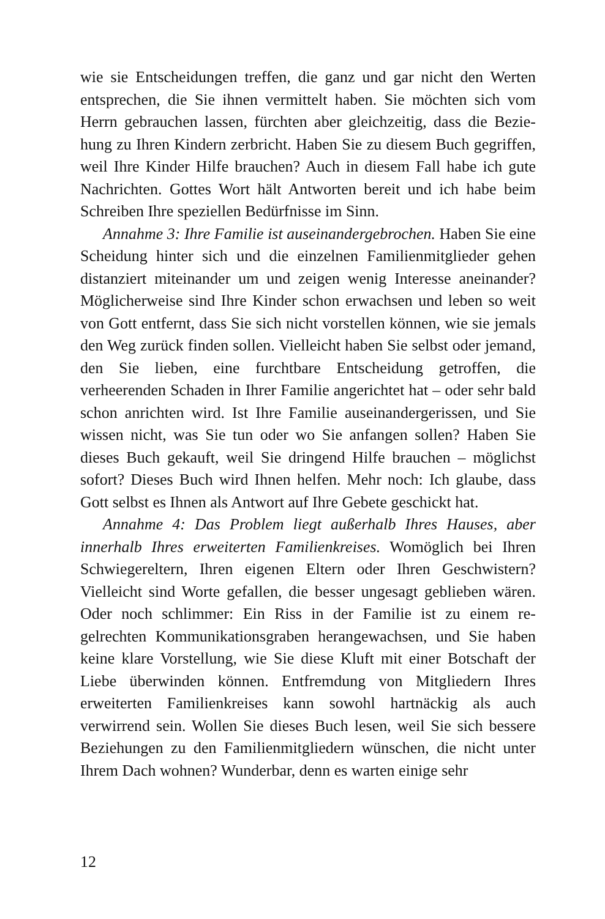wie sie Entscheidungen treffen, die ganz und gar nicht den Werten entsprechen, die Sie ihnen vermittelt haben. Sie möchten sich vom Herrn gebrauchen lassen, fürchten aber gleichzeitig, dass die Bezie­hung zu Ihren Kindern zerbricht. Haben Sie zu diesem Buch gegrif­fen, weil Ihre Kinder Hilfe brauchen? Auch in diesem Fall habe ich gute Nachrichten. Gottes Wort hält Antworten bereit und ich habe beim Schreiben Ihre speziellen Bedürfnisse im Sinn.
Annahme 3: Ihre Familie ist auseinandergebrochen. Haben Sie eine Scheidung hinter sich und die einzelnen Familienmitglieder gehen distanziert miteinander um und zeigen wenig Interesse an­einander? Möglicherweise sind Ihre Kinder schon erwachsen und leben so weit von Gott entfernt, dass Sie sich nicht vorstellen kön­nen, wie sie jemals den Weg zurück finden sollen. Vielleicht haben Sie selbst oder jemand, den Sie lieben, eine furchtbare Entschei­dung getroffen, die verheerenden Schaden in Ihrer Familie ange­richtet hat – oder sehr bald schon anrichten wird. Ist Ihre Familie auseinandergerissen, und Sie wissen nicht, was Sie tun oder wo Sie anfangen sollen? Haben Sie dieses Buch gekauft, weil Sie dringend Hilfe brauchen – möglichst sofort? Dieses Buch wird Ihnen helfen. Mehr noch: Ich glaube, dass Gott selbst es Ihnen als Antwort auf Ihre Gebete geschickt hat.
Annahme 4: Das Problem liegt außerhalb Ihres Hauses, aber innerhalb Ihres erweiterten Familienkreises. Womöglich bei Ihren Schwiegereltern, Ihren eigenen Eltern oder Ihren Geschwistern? Vielleicht sind Worte gefallen, die besser ungesagt geblieben wä­ren. Oder noch schlimmer: Ein Riss in der Familie ist zu einem re­gelrechten Kommunikationsgraben herangewachsen, und Sie ha­ben keine klare Vorstellung, wie Sie diese Kluft mit einer Botschaft der Liebe überwinden können. Entfremdung von Mitgliedern Ih­res erweiterten Familienkreises kann sowohl hartnäckig als auch verwirrend sein. Wollen Sie dieses Buch lesen, weil Sie sich bessere Beziehungen zu den Familienmitgliedern wünschen, die nicht un­ter Ihrem Dach wohnen? Wunderbar, denn es warten einige sehr
12